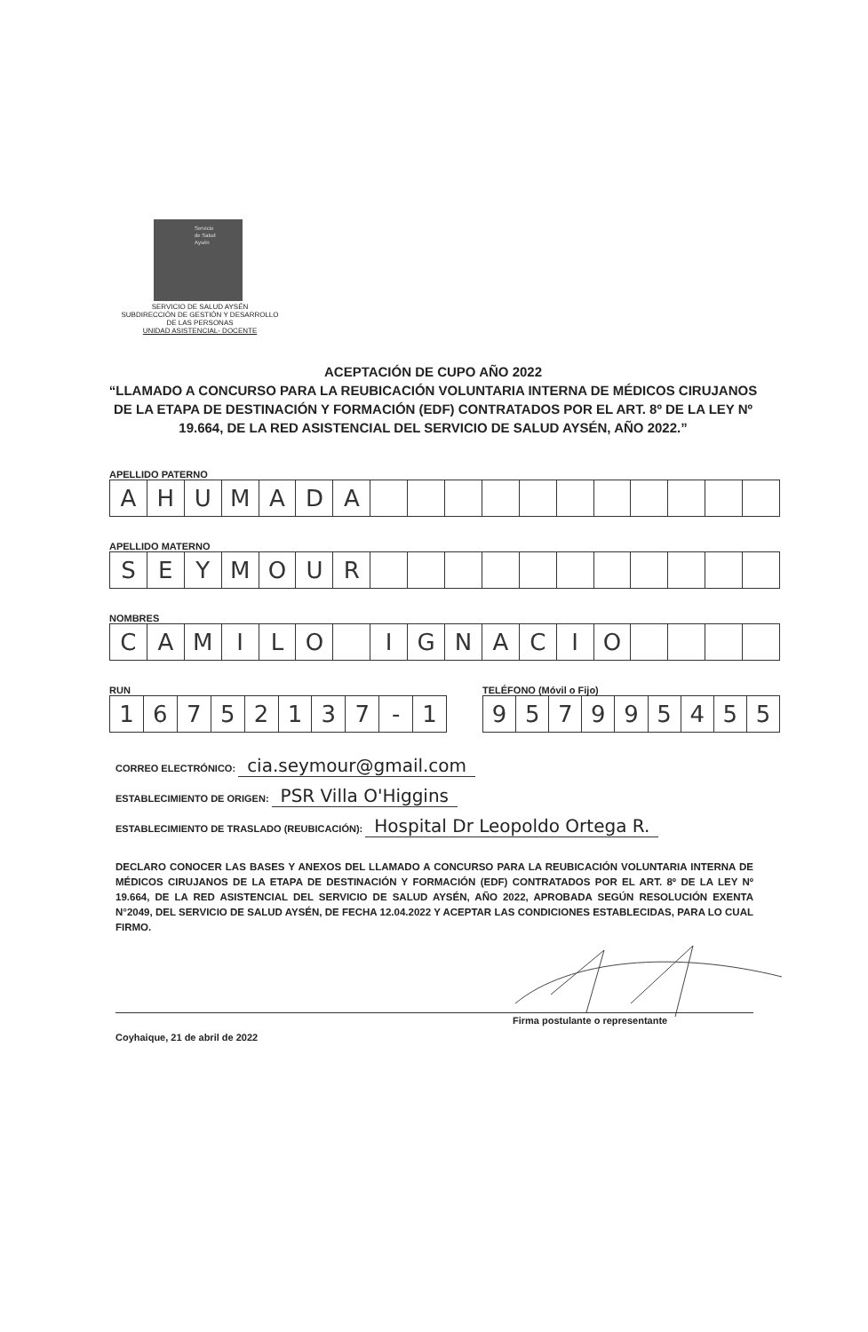Servicio
de Salud
Aysén
SERVICIO DE SALUD AYSÉN
SUBDIRECCIÓN DE GESTIÓN Y DESARROLLO
DE LAS PERSONAS
UNIDAD ASISTENCIAL- DOCENTE
ACEPTACIÓN DE CUPO AÑO 2022
“LLAMADO A CONCURSO PARA LA REUBICACIÓN VOLUNTARIA INTERNA DE MÉDICOS CIRUJANOS DE LA ETAPA DE DESTINACIÓN Y FORMACIÓN (EDF) CONTRATADOS POR EL ART. 8º DE LA LEY Nº 19.664, DE LA RED ASISTENCIAL DEL SERVICIO DE SALUD AYSÉN, AÑO 2022.”
APELLIDO PATERNO
A H U M A D A
APELLIDO MATERNO
S E Y M O U R
NOMBRES
C A M I L O I G N A C I O
RUN
1 6 7 5 2 1 3 7 - 1
TELÉFONO (Móvil o Fijo)
9 5 7 9 9 5 4 5 5
CORREO ELECTRÓNICO: cia.seymour@gmail.com
ESTABLECIMIENTO DE ORIGEN: PSR Villa O'Higgins
ESTABLECIMIENTO DE TRASLADO (REUBICACIÓN): Hospital Dr Leopoldo Ortega R.
DECLARO CONOCER LAS BASES Y ANEXOS DEL LLAMADO A CONCURSO PARA LA REUBICACIÓN VOLUNTARIA INTERNA DE MÉDICOS CIRUJANOS DE LA ETAPA DE DESTINACIÓN Y FORMACIÓN (EDF) CONTRATADOS POR EL ART. 8º DE LA LEY Nº 19.664, DE LA RED ASISTENCIAL DEL SERVICIO DE SALUD AYSÉN, AÑO 2022, APROBADA SEGÚN RESOLUCIÓN EXENTA N°2049, DEL SERVICIO DE SALUD AYSÉN, DE FECHA 12.04.2022 Y ACEPTAR LAS CONDICIONES ESTABLECIDAS, PARA LO CUAL FIRMO.
Firma postulante o representante
Coyhaique, 21 de abril de 2022